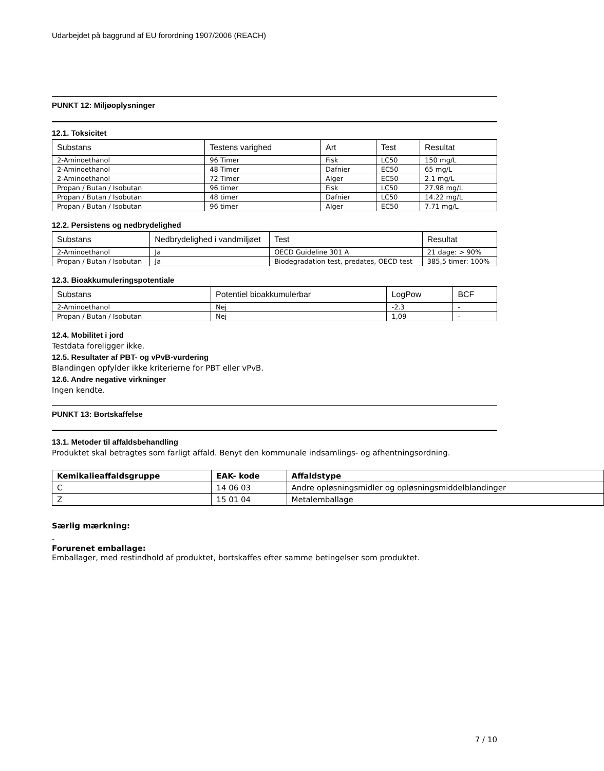Udarbejdet på baggrund af EU forordning 1907/2006 (REACH)
PUNKT 12: Miljøoplysninger
12.1. Toksicitet
| Substans | Testens varighed | Art | Test | Resultat |
| --- | --- | --- | --- | --- |
| 2-Aminoethanol | 96 Timer | Fisk | LC50 | 150 mg/L |
| 2-Aminoethanol | 48 Timer | Dafnier | EC50 | 65 mg/L |
| 2-Aminoethanol | 72 Timer | Alger | EC50 | 2.1 mg/L |
| Propan / Butan / Isobutan | 96 timer | Fisk | LC50 | 27.98 mg/L |
| Propan / Butan / Isobutan | 48 timer | Dafnier | LC50 | 14.22 mg/L |
| Propan / Butan / Isobutan | 96 timer | Alger | EC50 | 7.71 mg/L |
12.2. Persistens og nedbrydelighed
| Substans | Nedbrydelighed i vandmiljøet | Test | Resultat |
| --- | --- | --- | --- |
| 2-Aminoethanol | Ja | OECD Guideline 301 A | 21 dage: > 90% |
| Propan / Butan / Isobutan | Ja | Biodegradation test, predates, OECD test | 385,5 timer: 100% |
12.3. Bioakkumuleringspotentiale
| Substans | Potentiel bioakkumulerbar | LogPow | BCF |
| --- | --- | --- | --- |
| 2-Aminoethanol | Nej | -2.3 | - |
| Propan / Butan / Isobutan | Nej | 1,09 | - |
12.4. Mobilitet i jord
Testdata foreligger ikke.
12.5. Resultater af PBT- og vPvB-vurdering
Blandingen opfylder ikke kriterierne for PBT eller vPvB.
12.6. Andre negative virkninger
Ingen kendte.
PUNKT 13: Bortskaffelse
13.1. Metoder til affaldsbehandling
Produktet skal betragtes som farligt affald. Benyt den kommunale indsamlings- og afhentningsordning.
| Kemikalieaffaldsgruppe | EAK- kode | Affaldstype |
| --- | --- | --- |
| C | 14 06 03 | Andre opløsningsmidler og opløsningsmiddelblandinger |
| Z | 15 01 04 | Metalemballage |
Særlig mærkning:
-
Forurenet emballage:
Emballager, med restindhold af produktet, bortskaffes efter samme betingelser som produktet.
7 / 10